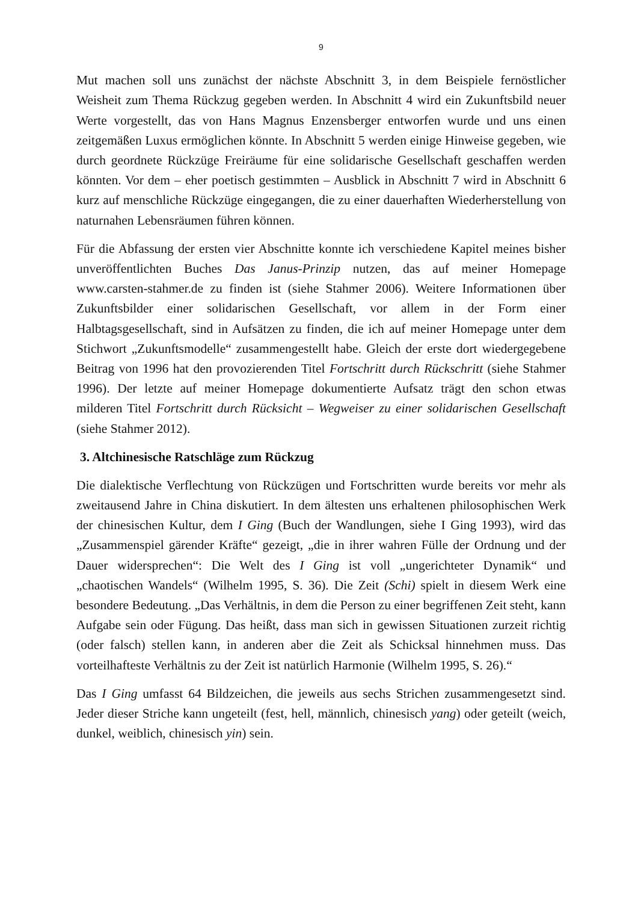9
Mut machen soll uns zunächst der nächste Abschnitt 3, in dem Beispiele fernöstlicher Weisheit zum Thema Rückzug gegeben werden. In Abschnitt 4 wird ein Zukunftsbild neuer Werte vorgestellt, das von Hans Magnus Enzensberger entworfen wurde und uns einen zeitgemäßen Luxus ermöglichen könnte. In Abschnitt 5 werden einige Hinweise gegeben, wie durch geordnete Rückzüge Freiräume für eine solidarische Gesellschaft geschaffen werden könnten. Vor dem – eher poetisch gestimmten – Ausblick in Abschnitt 7 wird in Abschnitt 6 kurz auf menschliche Rückzüge eingegangen, die zu einer dauerhaften Wiederherstellung von naturnahen Lebensräumen führen können.
Für die Abfassung der ersten vier Abschnitte konnte ich verschiedene Kapitel meines bisher unveröffentlichten Buches Das Janus-Prinzip nutzen, das auf meiner Homepage www.carsten-stahmer.de zu finden ist (siehe Stahmer 2006). Weitere Informationen über Zukunftsbilder einer solidarischen Gesellschaft, vor allem in der Form einer Halbtagsgesellschaft, sind in Aufsätzen zu finden, die ich auf meiner Homepage unter dem Stichwort „Zukunftsmodelle“ zusammengestellt habe. Gleich der erste dort wiedergegebene Beitrag von 1996 hat den provozierenden Titel Fortschritt durch Rückschritt (siehe Stahmer 1996). Der letzte auf meiner Homepage dokumentierte Aufsatz trägt den schon etwas milderen Titel Fortschritt durch Rücksicht – Wegweiser zu einer solidarischen Gesellschaft (siehe Stahmer 2012).
3. Altchinesische Ratschläge zum Rückzug
Die dialektische Verflechtung von Rückzügen und Fortschritten wurde bereits vor mehr als zweitausend Jahre in China diskutiert. In dem ältesten uns erhaltenen philosophischen Werk der chinesischen Kultur, dem I Ging (Buch der Wandlungen, siehe I Ging 1993), wird das „Zusammenspiel gärender Kräfte“ gezeigt, „die in ihrer wahren Fülle der Ordnung und der Dauer widersprechen“: Die Welt des I Ging ist voll „ungerichteter Dynamik“ und „chaotischen Wandels“ (Wilhelm 1995, S. 36). Die Zeit (Schi) spielt in diesem Werk eine besondere Bedeutung. „Das Verhältnis, in dem die Person zu einer begriffenen Zeit steht, kann Aufgabe sein oder Fügung. Das heißt, dass man sich in gewissen Situationen zurzeit richtig (oder falsch) stellen kann, in anderen aber die Zeit als Schicksal hinnehmen muss. Das vorteilhafteste Verhältnis zu der Zeit ist natürlich Harmonie (Wilhelm 1995, S. 26).“
Das I Ging umfasst 64 Bildzeichen, die jeweils aus sechs Strichen zusammengesetzt sind. Jeder dieser Striche kann ungeteilt (fest, hell, männlich, chinesisch yang) oder geteilt (weich, dunkel, weiblich, chinesisch yin) sein.